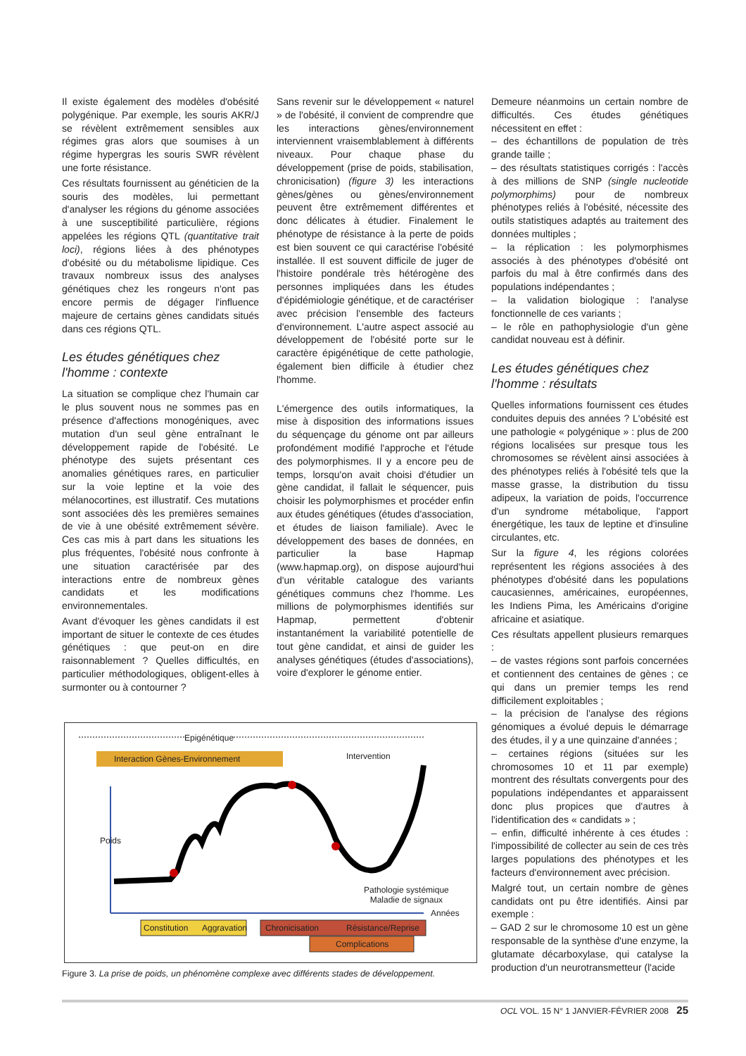Il existe également des modèles d'obésité polygénique. Par exemple, les souris AKR/J se révèlent extrêmement sensibles aux régimes gras alors que soumises à un régime hypergras les souris SWR révèlent une forte résistance.
Ces résultats fournissent au généticien de la souris des modèles, lui permettant d'analyser les régions du génome associées à une susceptibilité particulière, régions appelées les régions QTL (quantitative trait loci), régions liées à des phénotypes d'obésité ou du métabolisme lipidique. Ces travaux nombreux issus des analyses génétiques chez les rongeurs n'ont pas encore permis de dégager l'influence majeure de certains gènes candidats situés dans ces régions QTL.
Les études génétiques chez l'homme : contexte
La situation se complique chez l'humain car le plus souvent nous ne sommes pas en présence d'affections monogéniques, avec mutation d'un seul gène entraînant le développement rapide de l'obésité. Le phénotype des sujets présentant ces anomalies génétiques rares, en particulier sur la voie leptine et la voie des mélanocortines, est illustratif. Ces mutations sont associées dès les premières semaines de vie à une obésité extrêmement sévère. Ces cas mis à part dans les situations les plus fréquentes, l'obésité nous confronte à une situation caractérisée par des interactions entre de nombreux gènes candidats et les modifications environnementales.
Avant d'évoquer les gènes candidats il est important de situer le contexte de ces études génétiques : que peut-on en dire raisonnablement ? Quelles difficultés, en particulier méthodologiques, obligent-elles à surmonter ou à contourner ?
Sans revenir sur le développement « naturel » de l'obésité, il convient de comprendre que les interactions gènes/environnement interviennent vraisemblablement à différents niveaux. Pour chaque phase du développement (prise de poids, stabilisation, chronicisation) (figure 3) les interactions gènes/gènes ou gènes/environnement peuvent être extrêmement différentes et donc délicates à étudier. Finalement le phénotype de résistance à la perte de poids est bien souvent ce qui caractérise l'obésité installée. Il est souvent difficile de juger de l'histoire pondérale très hétérogène des personnes impliquées dans les études d'épidémiologie génétique, et de caractériser avec précision l'ensemble des facteurs d'environnement. L'autre aspect associé au développement de l'obésité porte sur le caractère épigénétique de cette pathologie, également bien difficile à étudier chez l'homme.
L'émergence des outils informatiques, la mise à disposition des informations issues du séquençage du génome ont par ailleurs profondément modifié l'approche et l'étude des polymorphismes. Il y a encore peu de temps, lorsqu'on avait choisi d'étudier un gène candidat, il fallait le séquencer, puis choisir les polymorphismes et procéder enfin aux études génétiques (études d'association, et études de liaison familiale). Avec le développement des bases de données, en particulier la base Hapmap (www.hapmap.org), on dispose aujourd'hui d'un véritable catalogue des variants génétiques communs chez l'homme. Les millions de polymorphismes identifiés sur Hapmap, permettent d'obtenir instantanément la variabilité potentielle de tout gène candidat, et ainsi de guider les analyses génétiques (études d'associations), voire d'explorer le génome entier.
Demeure néanmoins un certain nombre de difficultés. Ces études génétiques nécessitent en effet :
– des échantillons de population de très grande taille ;
– des résultats statistiques corrigés : l'accès à des millions de SNP (single nucleotide polymorphims) pour de nombreux phénotypes reliés à l'obésité, nécessite des outils statistiques adaptés au traitement des données multiples ;
– la réplication : les polymorphismes associés à des phénotypes d'obésité ont parfois du mal à être confirmés dans des populations indépendantes ;
– la validation biologique : l'analyse fonctionnelle de ces variants ;
– le rôle en pathophysiologie d'un gène candidat nouveau est à définir.
Les études génétiques chez l'homme : résultats
Quelles informations fournissent ces études conduites depuis des années ? L'obésité est une pathologie « polygénique » : plus de 200 régions localisées sur presque tous les chromosomes se révèlent ainsi associées à des phénotypes reliés à l'obésité tels que la masse grasse, la distribution du tissu adipeux, la variation de poids, l'occurrence d'un syndrome métabolique, l'apport énergétique, les taux de leptine et d'insuline circulantes, etc.
Sur la figure 4, les régions colorées représentent les régions associées à des phénotypes d'obésité dans les populations caucasiennes, américaines, européennes, les Indiens Pima, les Américains d'origine africaine et asiatique.
Ces résultats appellent plusieurs remarques :
– de vastes régions sont parfois concernées et contiennent des centaines de gènes ; ce qui dans un premier temps les rend difficilement exploitables ;
– la précision de l'analyse des régions génomiques a évolué depuis le démarrage des études, il y a une quinzaine d'années ;
– certaines régions (situées sur les chromosomes 10 et 11 par exemple) montrent des résultats convergents pour des populations indépendantes et apparaissent donc plus propices que d'autres à l'identification des « candidats » ;
– enfin, difficulté inhérente à ces études : l'impossibilité de collecter au sein de ces très larges populations des phénotypes et les facteurs d'environnement avec précision.
Malgré tout, un certain nombre de gènes candidats ont pu être identifiés. Ainsi par exemple :
– GAD 2 sur le chromosome 10 est un gène responsable de la synthèse d'une enzyme, la glutamate décarboxylase, qui catalyse la production d'un neurotransmetteur (l'acide
Epigénétique
Interaction Gènes-Environnement Intervention
Poids
Pathologie systémique
Maladie de signaux
Années
Constitution Aggravation Chronicisation Résistance/Reprise
Complications
Figure 3. La prise de poids, un phénomène complexe avec différents stades de développement.
OCL VOL. 15 N° 1 JANVIER-FÉVRIER 2008 25